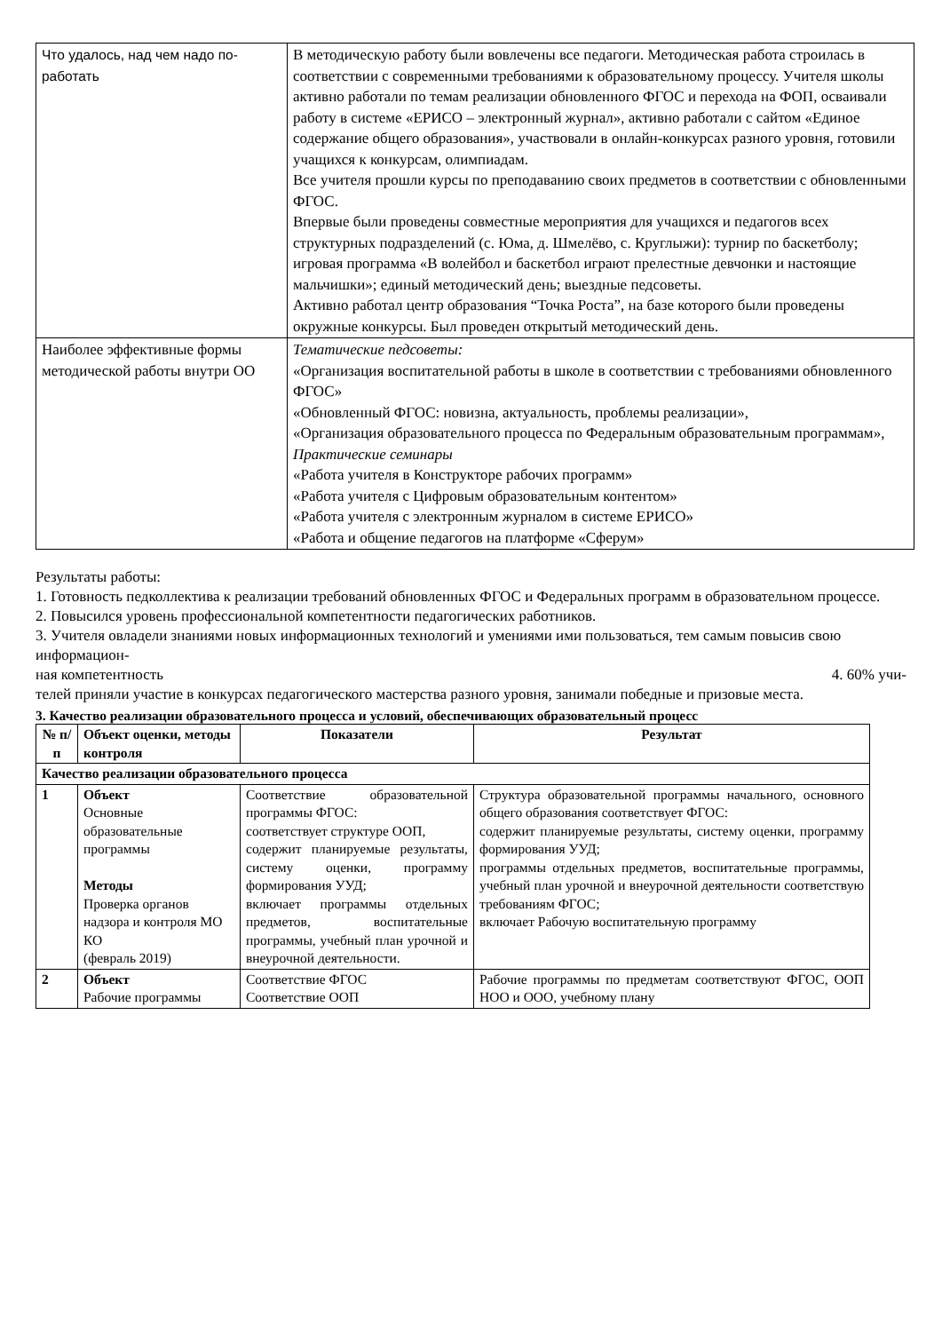| Что удалось, над чем надо по- работать | В методическую работу были вовлечены все педагоги. Методическая работа строилась в соответствии с современными требованиями к образовательному процессу. Учителя школы активно работали по темам реализации обновленного ФГОС и перехода на ФОП, осваивали работу в системе «ЕРИСО – электронный журнал», активно работали с сайтом «Единое содержание общего образования», участвовали в онлайн-конкурсах разного уровня, готовили учащихся к конкурсам, олимпиадам. Все учителя прошли курсы по преподаванию своих предметов в соответствии с обновленными ФГОС. Впервые были проведены совместные мероприятия для учащихся и педагогов всех структурных подразделений (с. Юма, д. Шмелёво, с. Круглыжи): турнир по баскетболу; игровая программа «В волейбол и баскетбол играют прелестные девчонки и настоящие мальчишки»; единый методический день; выездные педсоветы. Активно работал центр образования “Точка Роста”, на базе которого были проведены окружные конкурсы. Был проведен открытый методический день. |
| Наиболее эффективные формы методической работы внутри ОО | Тематические педсоветы: «Организация воспитательной работы в школе в соответствии с требованиями обновленного ФГОС» «Обновленный ФГОС: новизна, актуальность, проблемы реализации», «Организация образовательного процесса по Федеральным образовательным программам», Практические семинары «Работа учителя в Конструкторе рабочих программ» «Работа учителя с Цифровым образовательным контентом» «Работа учителя с электронным журналом в системе ЕРИСО» «Работа и общение педагогов на платформе «Сферум» |
Результаты работы:
1. Готовность педколлектива к реализации требований обновленных ФГОС и Федеральных программ в образовательном процессе.
2. Повысился уровень профессиональной компетентности педагогических работников.
3. Учителя овладели знаниями новых информационных технологий и умениями ими пользоваться, тем самым повысив свою информацион-
ная компетентность 4. 60% учи-
телей приняли участие в конкурсах педагогического мастерства разного уровня, занимали победные и призовые места.
3. Качество реализации образовательного процесса и условий, обеспечивающих образовательный процесс
| № п/п | Объект оценки, методы контроля | Показатели | Результат |
| --- | --- | --- | --- |
| Качество реализации образовательного процесса | | | |
| 1 | Объект Основные образовательные программы Методы Проверка органов надзора и контроля МО КО (февраль 2019) | Соответствие образовательной программы ФГОС: соответствует структуре ООП, содержит планируемые результаты, систему оценки, программу формирования УУД; включает программы отдельных предметов, воспитательные программы, учебный план урочной и внеурочной деятельности. | Структура образовательной программы начального, основного общего образования соответствует ФГОС: содержит планируемые результаты, систему оценки, программу формирования УУД; программы отдельных предметов, воспитательные программы, учебный план урочной и внеурочной деятельности соответствую требованиям ФГОС; включает Рабочую воспитательную программу |
| 2 | Объект Рабочие программы | Соответствие ФГОС Соответствие ООП | Рабочие программы по предметам соответствуют ФГОС, ООП НОО и ООО, учебному плану |